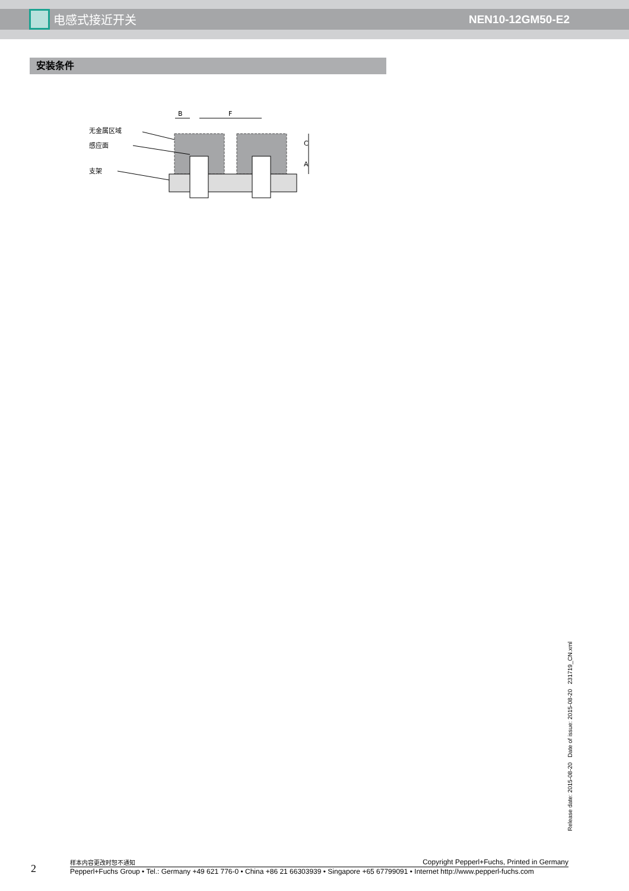电感式接近开关 NEN10-12GM50-E2
安装条件
无金属区域
感应面
支架
B
F
C
A
Release date: 2015-08-20 Date of issue: 2015-08-20 231719_CN.xml
2
样本内容更改时恕不通知 Copyright Pepperl+Fuchs, Printed in Germany
Pepperl+Fuchs Group • Tel.: Germany +49 621 776-0 • China +86 21 66303939 • Singapore +65 67799091 • Internet http://www.pepperl-fuchs.com